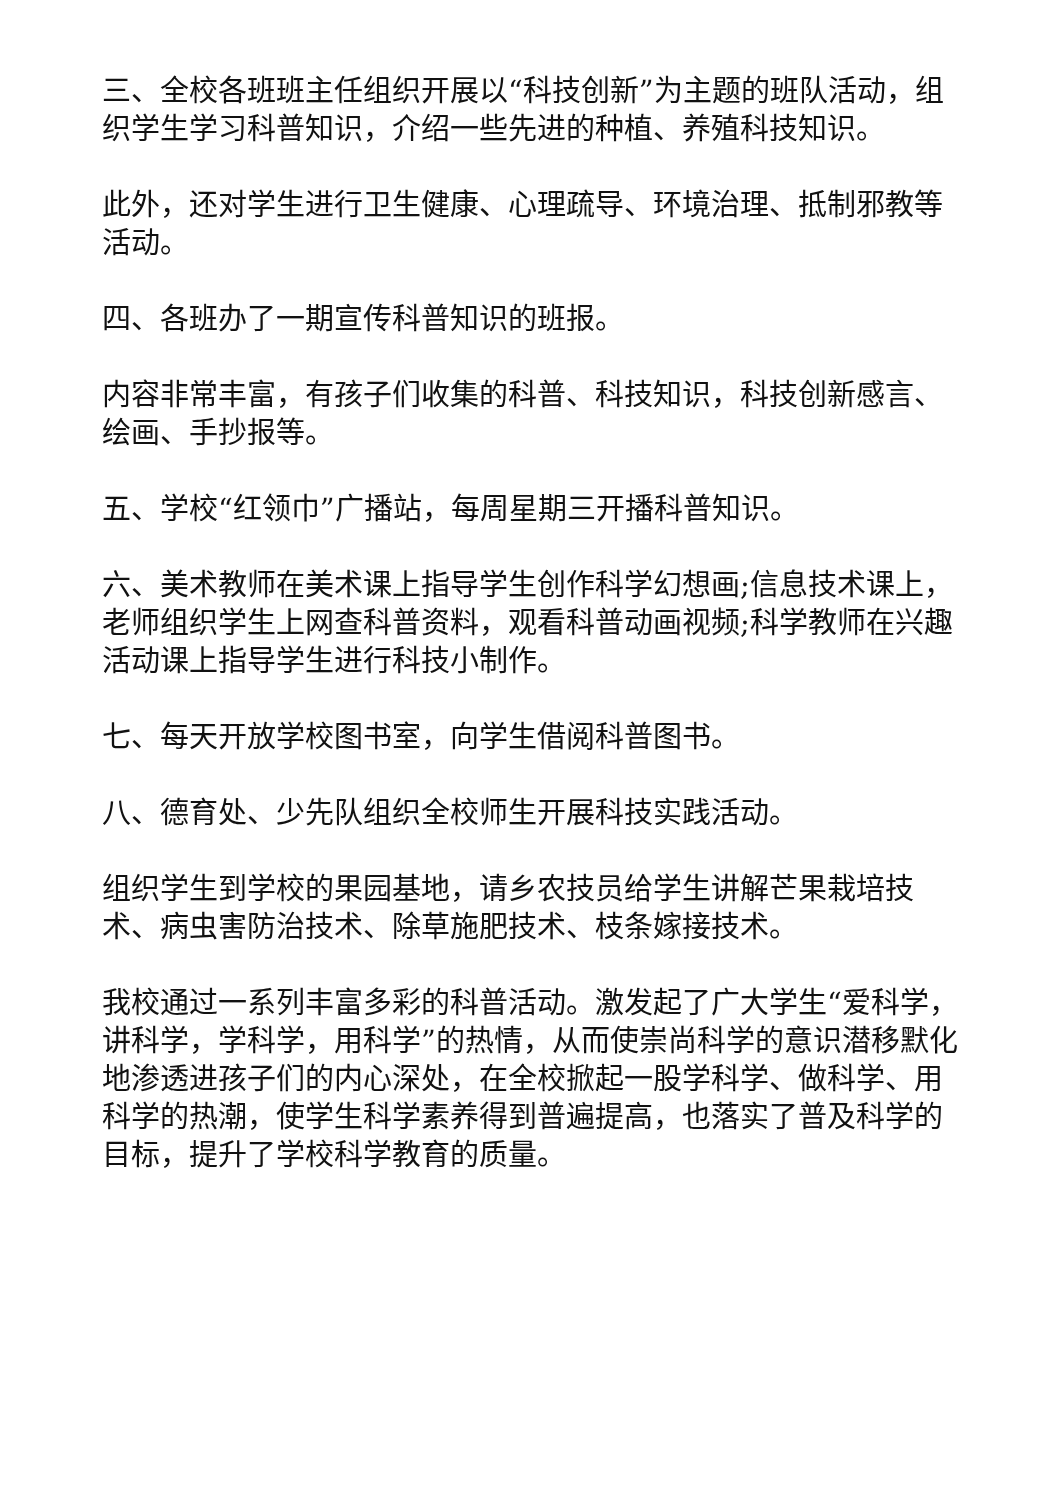三、全校各班班主任组织开展以“科技创新”为主题的班队活动，组织学生学习科普知识，介绍一些先进的种植、养殖科技知识。
此外，还对学生进行卫生健康、心理疏导、环境治理、抵制邪教等活动。
四、各班办了一期宣传科普知识的班报。
内容非常丰富，有孩子们收集的科普、科技知识，科技创新感言、绘画、手抄报等。
五、学校“红领巾”广播站，每周星期三开播科普知识。
六、美术教师在美术课上指导学生创作科学幻想画;信息技术课上，老师组织学生上网查科普资料，观看科普动画视频;科学教师在兴趣活动课上指导学生进行科技小制作。
七、每天开放学校图书室，向学生借阅科普图书。
八、德育处、少先队组织全校师生开展科技实践活动。
组织学生到学校的果园基地，请乡农技员给学生讲解芒果栽培技术、病虫害防治技术、除草施肥技术、枝条嫁接技术。
我校通过一系列丰富多彩的科普活动。激发起了广大学生“爱科学，讲科学，学科学，用科学”的热情，从而使崇尚科学的意识潜移默化地渗透进孩子们的内心深处，在全校掀起一股学科学、做科学、用科学的热潮，使学生科学素养得到普遍提高，也落实了普及科学的目标，提升了学校科学教育的质量。